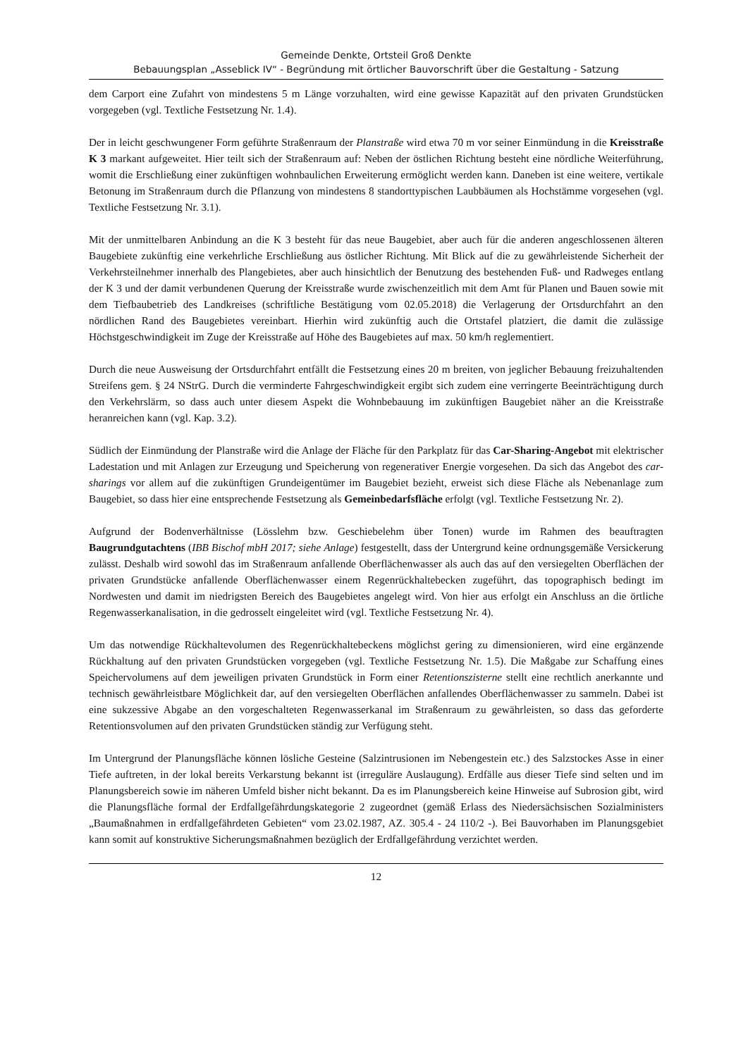Gemeinde Denkte, Ortsteil Groß Denkte
Bebauungsplan „Asseblick IV“ - Begründung mit örtlicher Bauvorschrift über die Gestaltung - Satzung
dem Carport eine Zufahrt von mindestens 5 m Länge vorzuhalten, wird eine gewisse Kapazität auf den privaten Grundstücken vorgegeben (vgl. Textliche Festsetzung Nr. 1.4).
Der in leicht geschwungener Form geführte Straßenraum der Planstraße wird etwa 70 m vor seiner Einmündung in die Kreisstraße K 3 markant aufgeweitet. Hier teilt sich der Straßenraum auf: Neben der östlichen Richtung besteht eine nördliche Weiterführung, womit die Erschließung einer zukünftigen wohnbaulichen Erweiterung ermöglicht werden kann. Daneben ist eine weitere, vertikale Betonung im Straßenraum durch die Pflanzung von mindestens 8 standorttypischen Laubbäumen als Hochstämme vorgesehen (vgl. Textliche Festsetzung Nr. 3.1).
Mit der unmittelbaren Anbindung an die K 3 besteht für das neue Baugebiet, aber auch für die anderen angeschlossenen älteren Baugebiete zukünftig eine verkehrliche Erschließung aus östlicher Richtung. Mit Blick auf die zu gewährleistende Sicherheit der Verkehrsteilnehmer innerhalb des Plangebietes, aber auch hinsichtlich der Benutzung des bestehenden Fuß- und Radweges entlang der K 3 und der damit verbundenen Querung der Kreisstraße wurde zwischenzeitlich mit dem Amt für Planen und Bauen sowie mit dem Tiefbaubetrieb des Landkreises (schriftliche Bestätigung vom 02.05.2018) die Verlagerung der Ortsdurchfahrt an den nördlichen Rand des Baugebietes vereinbart. Hierhin wird zukünftig auch die Ortstafel platziert, die damit die zulässige Höchstgeschwindigkeit im Zuge der Kreisstraße auf Höhe des Baugebietes auf max. 50 km/h reglementiert.
Durch die neue Ausweisung der Ortsdurchfahrt entfällt die Festsetzung eines 20 m breiten, von jeglicher Bebauung freizuhaltenden Streifens gem. § 24 NStrG. Durch die verminderte Fahrgeschwindigkeit ergibt sich zudem eine verringerte Beeinträchtigung durch den Verkehrslärm, so dass auch unter diesem Aspekt die Wohnbebauung im zukünftigen Baugebiet näher an die Kreisstraße heranreichen kann (vgl. Kap. 3.2).
Südlich der Einmündung der Planstraße wird die Anlage der Fläche für den Parkplatz für das Car-Sharing-Angebot mit elektrischer Ladestation und mit Anlagen zur Erzeugung und Speicherung von regenerativer Energie vorgesehen. Da sich das Angebot des car-sharings vor allem auf die zukünftigen Grundeigentümer im Baugebiet bezieht, erweist sich diese Fläche als Nebenanlage zum Baugebiet, so dass hier eine entsprechende Festsetzung als Gemeinbedarfsfläche erfolgt (vgl. Textliche Festsetzung Nr. 2).
Aufgrund der Bodenverhältnisse (Lösslehm bzw. Geschiebelehm über Tonen) wurde im Rahmen des beauftragten Baugrundgutachtens (IBB Bischof mbH 2017; siehe Anlage) festgestellt, dass der Untergrund keine ordnungsgemäße Versickerung zulässt. Deshalb wird sowohl das im Straßenraum anfallende Oberflächenwasser als auch das auf den versiegelten Oberflächen der privaten Grundstücke anfallende Oberflächenwasser einem Regenrückhaltebecken zugeführt, das topographisch bedingt im Nordwesten und damit im niedrigsten Bereich des Baugebietes angelegt wird. Von hier aus erfolgt ein Anschluss an die örtliche Regenwasserkanalisation, in die gedrosselt eingeleitet wird (vgl. Textliche Festsetzung Nr. 4).
Um das notwendige Rückhaltevolumen des Regenrückhaltebeckens möglichst gering zu dimensionieren, wird eine ergänzende Rückhaltung auf den privaten Grundstücken vorgegeben (vgl. Textliche Festsetzung Nr. 1.5). Die Maßgabe zur Schaffung eines Speichervolumens auf dem jeweiligen privaten Grundstück in Form einer Retentionszisterne stellt eine rechtlich anerkannte und technisch gewährleistbare Möglichkeit dar, auf den versiegelten Oberflächen anfallendes Oberflächenwasser zu sammeln. Dabei ist eine sukzessive Abgabe an den vorgeschalteten Regenwasserkanal im Straßenraum zu gewährleisten, so dass das geforderte Retentionsvolumen auf den privaten Grundstücken ständig zur Verfügung steht.
Im Untergrund der Planungsfläche können lösliche Gesteine (Salzintrusionen im Nebengestein etc.) des Salzstockes Asse in einer Tiefe auftreten, in der lokal bereits Verkarstung bekannt ist (irreguläre Auslaugung). Erdfälle aus dieser Tiefe sind selten und im Planungsbereich sowie im näheren Umfeld bisher nicht bekannt. Da es im Planungsbereich keine Hinweise auf Subrosion gibt, wird die Planungsfläche formal der Erdfallgefährdungskategorie 2 zugeordnet (gemäß Erlass des Niedersächsischen Sozialministers „Baumaßnahmen in erdfallgefährdeten Gebieten“ vom 23.02.1987, AZ. 305.4 - 24 110/2 -). Bei Bauvorhaben im Planungsgebiet kann somit auf konstruktive Sicherungsmaßnahmen bezüglich der Erdfallgefährdung verzichtet werden.
12